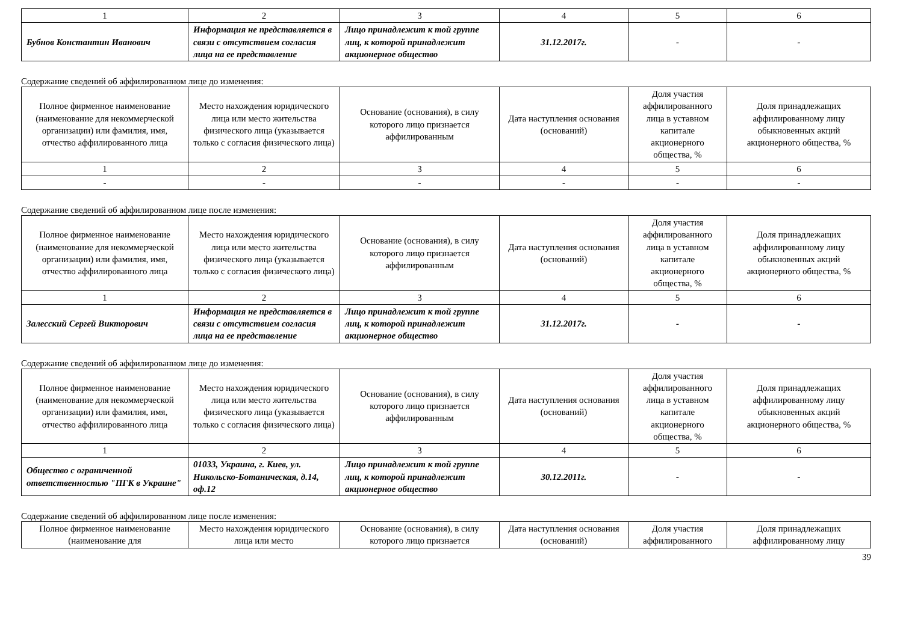| 1 | 2 | 3 | 4 | 5 | 6 |
| Бубнов Константин Иванович | Информация не представляется в связи с отсутствием согласия лица на ее представление | Лицо принадлежит к той группе лиц, к которой принадлежит акционерное общество | 31.12.2017г. | - | - |
Содержание сведений об аффилированном лице до изменения:
| Полное фирменное наименование (наименование для некоммерческой организации) или фамилия, имя, отчество аффилированного лица | Место нахождения юридического лица или место жительства физического лица (указывается только с согласия физического лица) | Основание (основания), в силу которого лицо признается аффилированным | Дата наступления основания (оснований) | Доля участия аффилированного лица в уставном капитале акционерного общества, % | Доля принадлежащих аффилированному лицу обыкновенных акций акционерного общества, % |
| --- | --- | --- | --- | --- | --- |
| 1 | 2 | 3 | 4 | 5 | 6 |
| - | - | - | - | - | - |
Содержание сведений об аффилированном лице после изменения:
| Полное фирменное наименование (наименование для некоммерческой организации) или фамилия, имя, отчество аффилированного лица | Место нахождения юридического лица или место жительства физического лица (указывается только с согласия физического лица) | Основание (основания), в силу которого лицо признается аффилированным | Дата наступления основания (оснований) | Доля участия аффилированного лица в уставном капитале акционерного общества, % | Доля принадлежащих аффилированному лицу обыкновенных акций акционерного общества, % |
| --- | --- | --- | --- | --- | --- |
| 1 | 2 | 3 | 4 | 5 | 6 |
| Залесский Сергей Викторович | Информация не представляется в связи с отсутствием согласия лица на ее представление | Лицо принадлежит к той группе лиц, к которой принадлежит акционерное общество | 31.12.2017г. | - | - |
Содержание сведений об аффилированном лице до изменения:
| Полное фирменное наименование (наименование для некоммерческой организации) или фамилия, имя, отчество аффилированного лица | Место нахождения юридического лица или место жительства физического лица (указывается только с согласия физического лица) | Основание (основания), в силу которого лицо признается аффилированным | Дата наступления основания (оснований) | Доля участия аффилированного лица в уставном капитале акционерного общества, % | Доля принадлежащих аффилированному лицу обыкновенных акций акционерного общества, % |
| --- | --- | --- | --- | --- | --- |
| 1 | 2 | 3 | 4 | 5 | 6 |
| Общество с ограниченной ответственностью "ПГК в Украине" | 01033, Украина, г. Киев, ул. Никольско-Ботаническая, д.14, оф.12 | Лицо принадлежит к той группе лиц, к которой принадлежит акционерное общество | 30.12.2011г. | - | - |
Содержание сведений об аффилированном лице после изменения:
| Полное фирменное наименование (наименование для | Место нахождения юридического лица или место | Основание (основания), в силу которого лицо признается | Дата наступления основания (оснований) | Доля участия аффилированного | Доля принадлежащих аффилированному лицу |
| --- | --- | --- | --- | --- | --- |
39